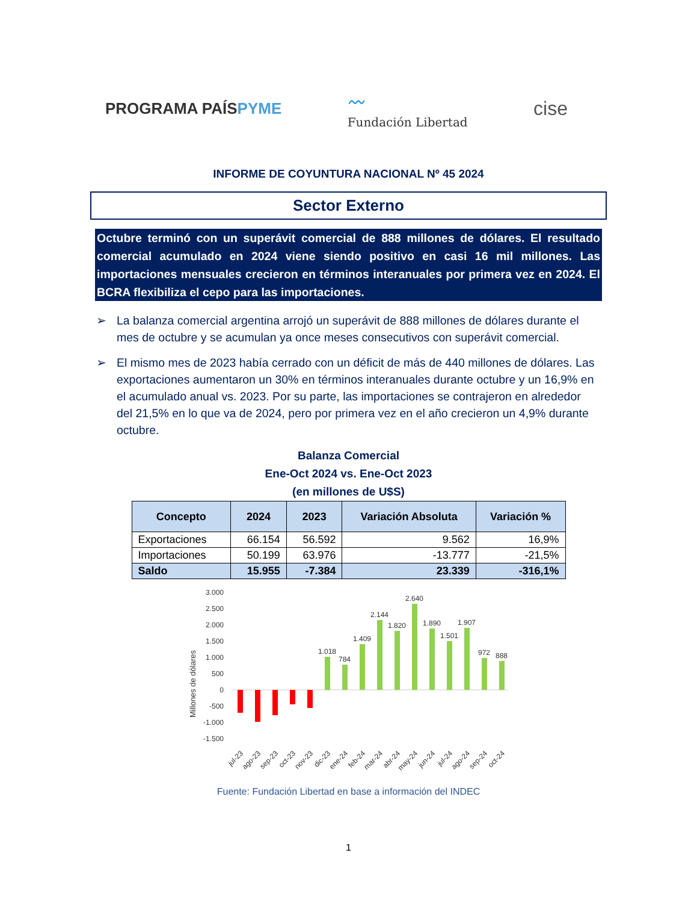PROGRAMA PAÍSPYME
〰
Fundación Libertad
cise
INFORME DE COYUNTURA NACIONAL Nº 45 2024
Sector Externo
Octubre terminó con un superávit comercial de 888 millones de dólares. El resultado comercial acumulado en 2024 viene siendo positivo en casi 16 mil millones. Las importaciones mensuales crecieron en términos interanuales por primera vez en 2024. El BCRA flexibiliza el cepo para las importaciones.
➢ La balanza comercial argentina arrojó un superávit de 888 millones de dólares durante el mes de octubre y se acumulan ya once meses consecutivos con superávit comercial.
➢ El mismo mes de 2023 había cerrado con un déficit de más de 440 millones de dólares. Las exportaciones aumentaron un 30% en términos interanuales durante octubre y un 16,9% en el acumulado anual vs. 2023. Por su parte, las importaciones se contrajeron en alrededor del 21,5% en lo que va de 2024, pero por primera vez en el año crecieron un 4,9% durante octubre.
Balanza Comercial
Ene-Oct 2024 vs. Ene-Oct 2023
(en millones de U$S)
| Concepto | 2024 | 2023 | Variación Absoluta | Variación % |
| --- | --- | --- | --- | --- |
| Exportaciones | 66.154 | 56.592 | 9.562 | 16,9% |
| Importaciones | 50.199 | 63.976 | -13.777 | -21,5% |
| Saldo | 15.955 | -7.384 | 23.339 | -316,1% |
Millones de dólares
3.000
2.500
2.000
1.500
1.000
500
0
-500
-1.000
-1.500
1.018
784
1.409
2.144
1.820
2.640
1.890
1.501
1.907
972
888
jul-23
ago-23
sep-23
oct-23
nov-23
dic-23
ene-24
feb-24
mar-24
abr-24
may-24
jun-24
jul-24
ago-24
sep-24
oct-24
Fuente: Fundación Libertad en base a información del INDEC
1